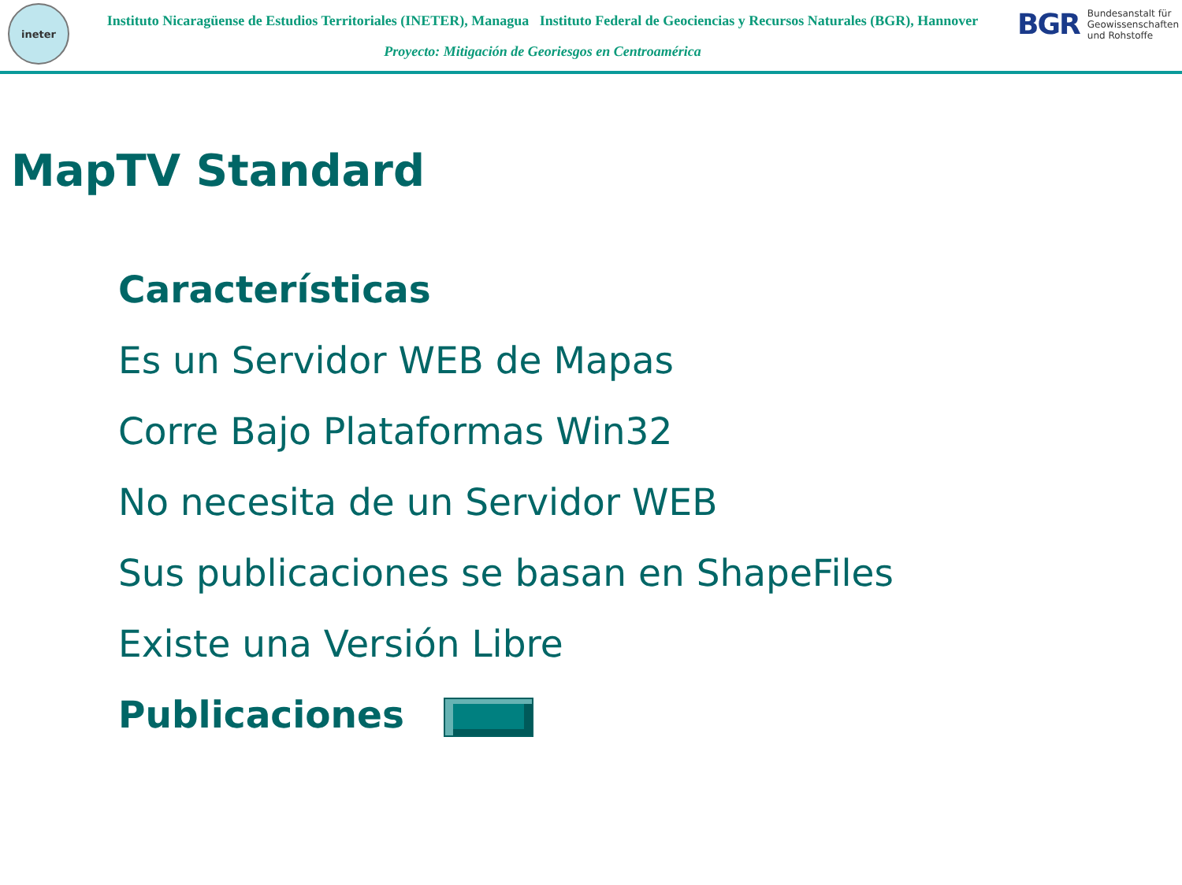ineter
Instituto Nicaragüense de Estudios Territoriales (INETER), Managua Instituto Federal de Geociencias y Recursos Naturales (BGR), Hannover
Proyecto: Mitigación de Georiesgos en Centroamérica
BGR
Bundesanstalt für
Geowissenschaften
und Rohstoffe
MapTV Standard
Características
Es un Servidor WEB de Mapas
Corre Bajo Plataformas Win32
No necesita de un Servidor WEB
Sus publicaciones se basan en ShapeFiles
Existe una Versión Libre
Publicaciones